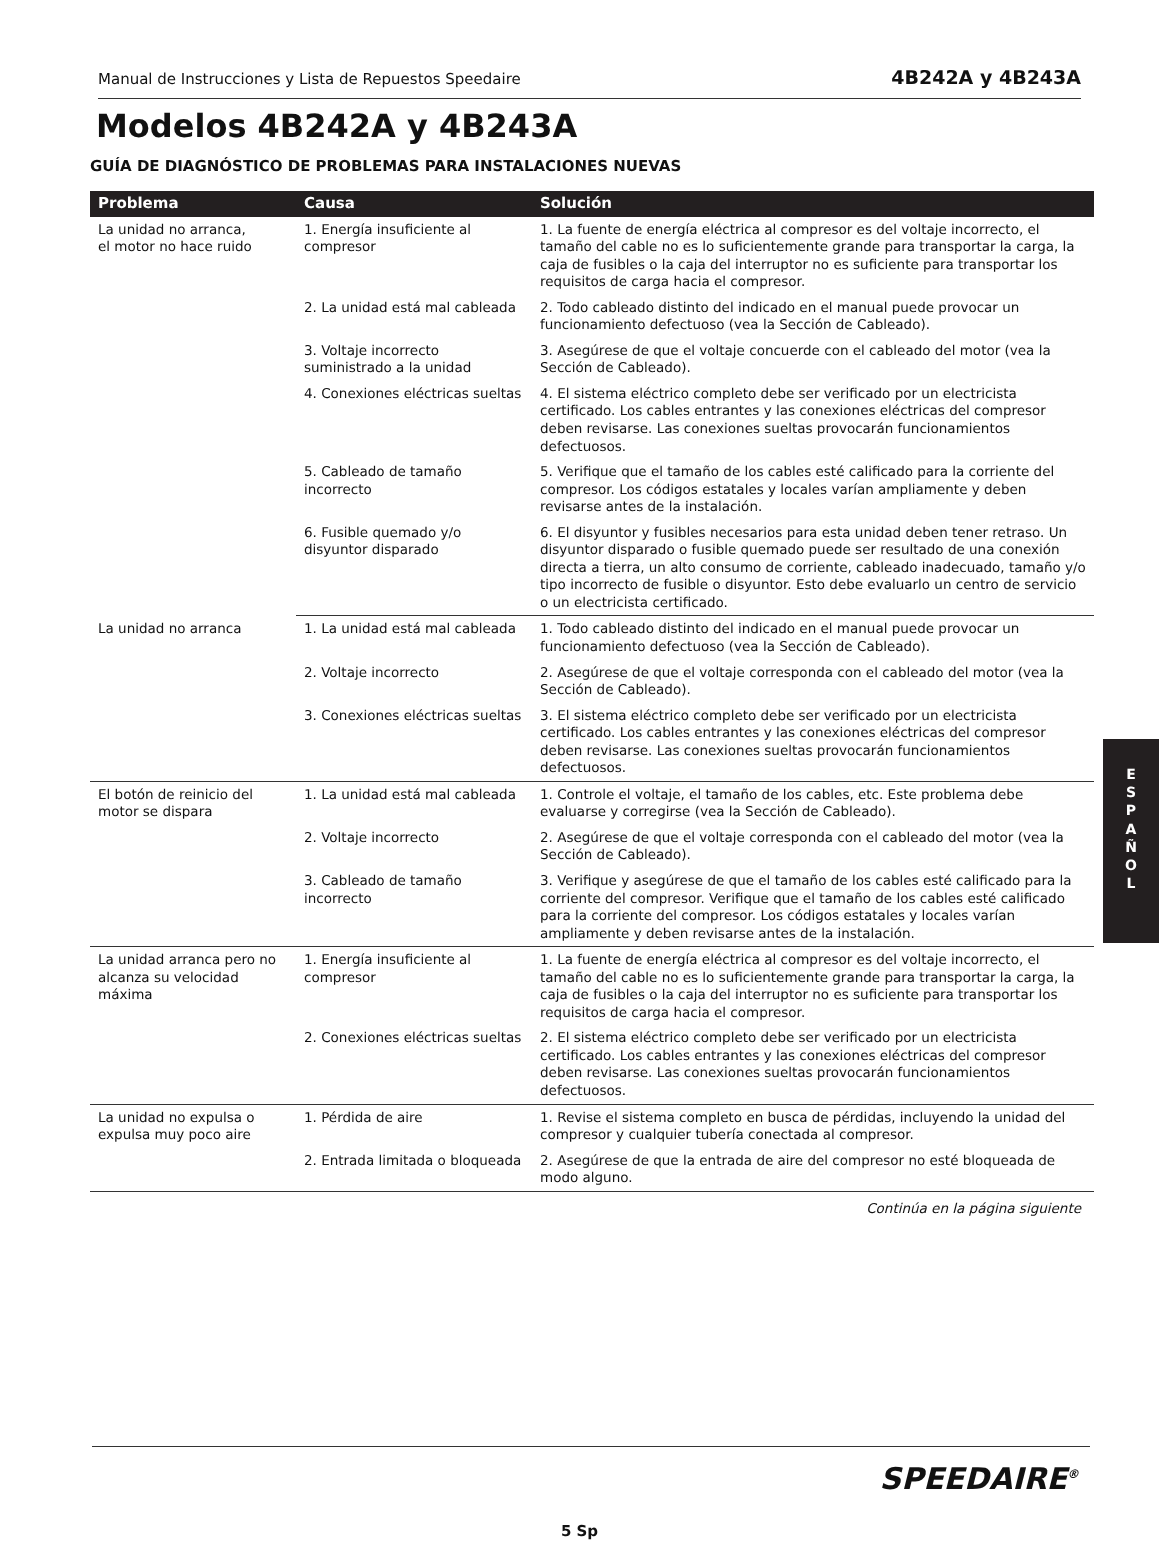Manual de Instrucciones y Lista de Repuestos Speedaire 4B242A y 4B243A
Modelos 4B242A y 4B243A
GUÍA DE DIAGNÓSTICO DE PROBLEMAS PARA INSTALACIONES NUEVAS
| Problema | Causa | Solución |
| --- | --- | --- |
| La unidad no arranca, el motor no hace ruido | 1. Energía insuficiente al compresor | 1. La fuente de energía eléctrica al compresor es del voltaje incorrecto, el tamaño del cable no es lo suficientemente grande para transportar la carga, la caja de fusibles o la caja del interruptor no es suficiente para transportar los requisitos de carga hacia el compresor. |
| | 2. La unidad está mal cableada | 2. Todo cableado distinto del indicado en el manual puede provocar un funcionamiento defectuoso (vea la Sección de Cableado). |
| | 3. Voltaje incorrecto suministrado a la unidad | 3. Asegúrese de que el voltaje concuerde con el cableado del motor (vea la Sección de Cableado). |
| | 4. Conexiones eléctricas sueltas | 4. El sistema eléctrico completo debe ser verificado por un electricista certificado. Los cables entrantes y las conexiones eléctricas del compresor deben revisarse. Las conexiones sueltas provocarán funcionamientos defectuosos. |
| | 5. Cableado de tamaño incorrecto | 5. Verifique que el tamaño de los cables esté calificado para la corriente del compresor. Los códigos estatales y locales varían ampliamente y deben revisarse antes de la instalación. |
| | 6. Fusible quemado y/o disyuntor disparado | 6. El disyuntor y fusibles necesarios para esta unidad deben tener retraso. Un disyuntor disparado o fusible quemado puede ser resultado de una conexión directa a tierra, un alto consumo de corriente, cableado inadecuado, tamaño y/o tipo incorrecto de fusible o disyuntor. Esto debe evaluarlo un centro de servicio o un electricista certificado. |
| La unidad no arranca | 1. La unidad está mal cableada | 1. Todo cableado distinto del indicado en el manual puede provocar un funcionamiento defectuoso (vea la Sección de Cableado). |
| | 2. Voltaje incorrecto | 2. Asegúrese de que el voltaje corresponda con el cableado del motor (vea la Sección de Cableado). |
| | 3. Conexiones eléctricas sueltas | 3. El sistema eléctrico completo debe ser verificado por un electricista certificado. Los cables entrantes y las conexiones eléctricas del compresor deben revisarse. Las conexiones sueltas provocarán funcionamientos defectuosos. |
| El botón de reinicio del motor se dispara | 1. La unidad está mal cableada | 1. Controle el voltaje, el tamaño de los cables, etc. Este problema debe evaluarse y corregirse (vea la Sección de Cableado). |
| | 2. Voltaje incorrecto | 2. Asegúrese de que el voltaje corresponda con el cableado del motor (vea la Sección de Cableado). |
| | 3. Cableado de tamaño incorrecto | 3. Verifique y asegúrese de que el tamaño de los cables esté calificado para la corriente del compresor. Verifique que el tamaño de los cables esté calificado para la corriente del compresor. Los códigos estatales y locales varían ampliamente y deben revisarse antes de la instalación. |
| La unidad arranca pero no alcanza su velocidad máxima | 1. Energía insuficiente al compresor | 1. La fuente de energía eléctrica al compresor es del voltaje incorrecto, el tamaño del cable no es lo suficientemente grande para transportar la carga, la caja de fusibles o la caja del interruptor no es suficiente para transportar los requisitos de carga hacia el compresor. |
| | 2. Conexiones eléctricas sueltas | 2. El sistema eléctrico completo debe ser verificado por un electricista certificado. Los cables entrantes y las conexiones eléctricas del compresor deben revisarse. Las conexiones sueltas provocarán funcionamientos defectuosos. |
| La unidad no expulsa o expulsa muy poco aire | 1. Pérdida de aire | 1. Revise el sistema completo en busca de pérdidas, incluyendo la unidad del compresor y cualquier tubería conectada al compresor. |
| | 2. Entrada limitada o bloqueada | 2. Asegúrese de que la entrada de aire del compresor no esté bloqueada de modo alguno. |
Continúa en la página siguiente
E
S
P
A
Ñ
O
L
SPEEDAIRE<sup>®</sup>
5 Sp